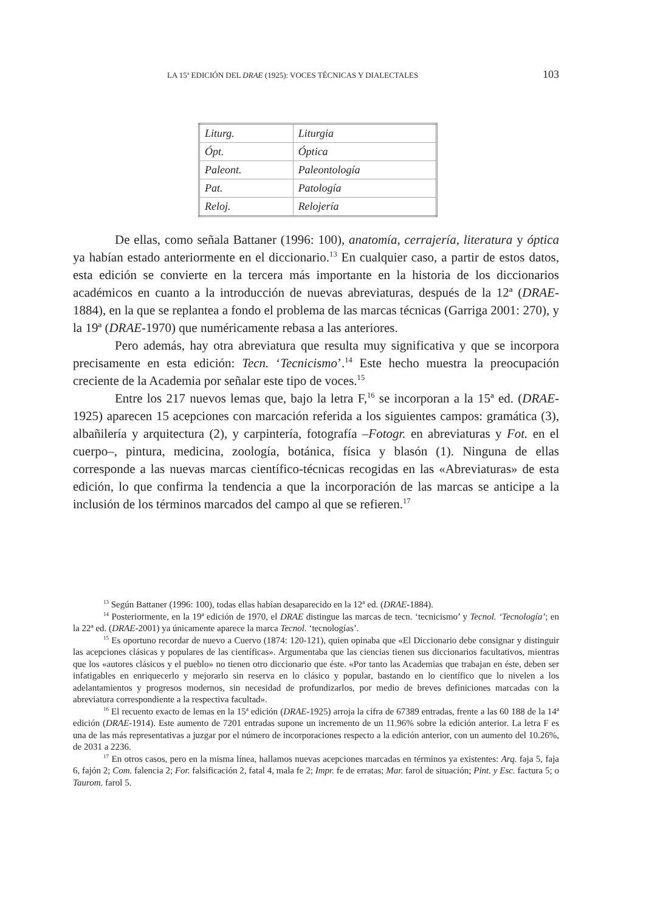LA 15<sup>a</sup> EDICIÓN DEL DRAE (1925): VOCES TÉCNICAS Y DIALECTALES 103
| Liturg. | Liturgia |
| Ópt. | Óptica |
| Paleont. | Paleontología |
| Pat. | Patología |
| Reloj. | Relojería |
De ellas, como señala Battaner (1996: 100), anatomía, cerrajería, literatura y óptica ya habían estado anteriormente en el diccionario.<sup>13</sup> En cualquier caso, a partir de estos datos, esta edición se convierte en la tercera más importante en la historia de los diccionarios académicos en cuanto a la introducción de nuevas abreviaturas, después de la 12ª (DRAE-1884), en la que se replantea a fondo el problema de las marcas técnicas (Garriga 2001: 270), y la 19ª (DRAE-1970) que numéricamente rebasa a las anteriores.
Pero además, hay otra abreviatura que resulta muy significativa y que se incorpora precisamente en esta edición: Tecn. ‘Tecnicismo’.<sup>14</sup> Este hecho muestra la preocupación creciente de la Academia por señalar este tipo de voces.<sup>15</sup>
Entre los 217 nuevos lemas que, bajo la letra F,<sup>16</sup> se incorporan a la 15ª ed. (DRAE-1925) aparecen 15 acepciones con marcación referida a los siguientes campos: gramática (3), albañilería y arquitectura (2), y carpintería, fotografía –Fotogr. en abreviaturas y Fot. en el cuerpo–, pintura, medicina, zoología, botánica, física y blasón (1). Ninguna de ellas corresponde a las nuevas marcas científico-técnicas recogidas en las «Abreviaturas» de esta edición, lo que confirma la tendencia a que la incorporación de las marcas se anticipe a la inclusión de los términos marcados del campo al que se refieren.<sup>17</sup>
<sup>13</sup> Según Battaner (1996: 100), todas ellas habían desaparecido en la 12ª ed. (DRAE-1884).
<sup>14</sup> Posteriormente, en la 19ª edición de 1970, el DRAE distingue las marcas de tecn. ‘tecnicismo’ y Tecnol. ‘Tecnología’; en la 22ª ed. (DRAE-2001) ya únicamente aparece la marca Tecnol. ‘tecnologías’.
<sup>15</sup> Es oportuno recordar de nuevo a Cuervo (1874: 120-121), quien opinaba que «El Diccionario debe consignar y distinguir las acepciones clásicas y populares de las científicas». Argumentaba que las ciencias tienen sus diccionarios facultativos, mientras que los «autores clásicos y el pueblo» no tienen otro diccionario que éste. «Por tanto las Academias que trabajan en éste, deben ser infatigables en enriquecerlo y mejorarlo sin reserva en lo clásico y popular, bastando en lo científico que lo nivelen a los adelantamientos y progresos modernos, sin necesidad de profundizarlos, por medio de breves definiciones marcadas con la abreviatura correspondiente a la respectiva facultad».
<sup>16</sup> El recuento exacto de lemas en la 15ª edición (DRAE-1925) arroja la cifra de 67389 entradas, frente a las 60 188 de la 14ª edición (DRAE-1914). Este aumento de 7201 entradas supone un incremento de un 11.96% sobre la edición anterior. La letra F es una de las más representativas a juzgar por el número de incorporaciones respecto a la edición anterior, con un aumento del 10.26%, de 2031 a 2236.
<sup>17</sup> En otros casos, pero en la misma línea, hallamos nuevas acepciones marcadas en términos ya existentes: Arq. faja 5, faja 6, fajón 2; Com. falencia 2; For. falsificación 2, fatal 4, mala fe 2; Impr. fe de erratas; Mar. farol de situación; Pint. y Esc. factura 5; o Taurom. farol 5.